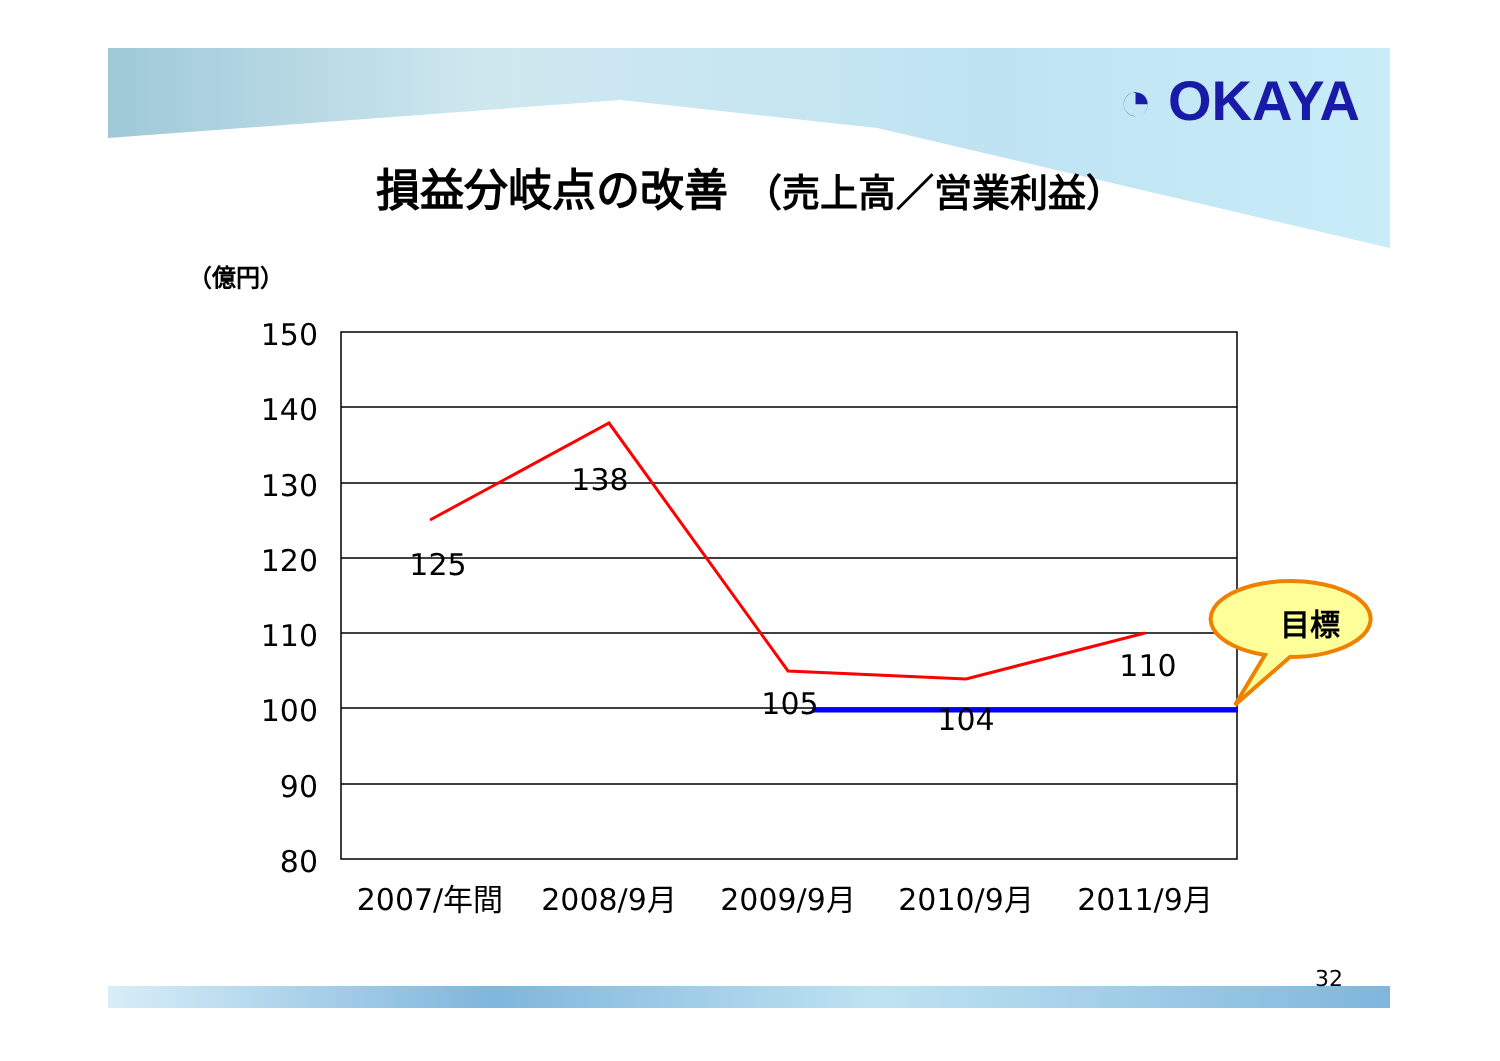◔ OKAYA
損益分岐点の改善 （売上高／営業利益）
（億円）
150
140
130
120
110
100
90
80
2007/年間
2008/9月
2009/9月
2010/9月
2011/9月
125
138
105
104
110
目標
32